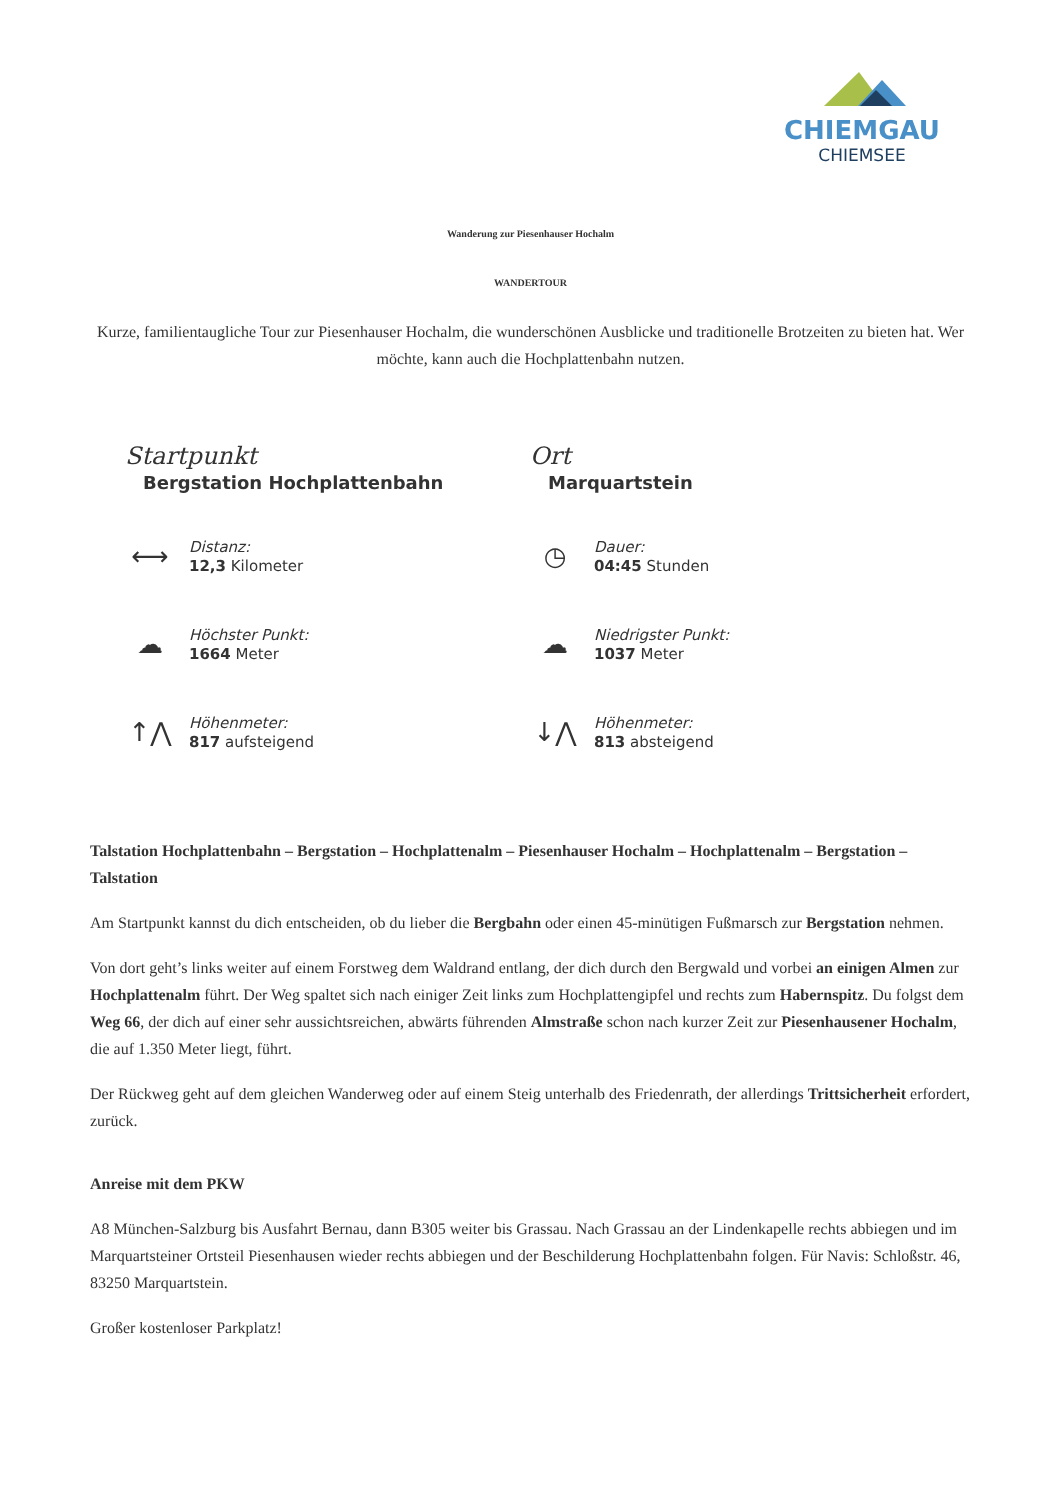CHIEMGAU
CHIEMSEE
Wanderung zur Piesenhauser Hochalm
WANDERTOUR
Kurze, familientaugliche Tour zur Piesenhauser Hochalm, die wunderschönen Ausblicke und traditionelle Brotzeiten zu bieten hat. Wer möchte, kann auch die Hochplattenbahn nutzen.
Startpunkt
Bergstation Hochplattenbahn
Ort
Marquartstein
⟷
Distanz:
12,3 Kilometer
◷
Dauer:
04:45 Stunden
☁︎
Höchster Punkt:
1664 Meter
☁︎
Niedrigster Punkt:
1037 Meter
↑⋀
Höhenmeter:
817 aufsteigend
↓⋀
Höhenmeter:
813 absteigend
Talstation Hochplattenbahn – Bergstation – Hochplattenalm – Piesenhauser Hochalm – Hochplattenalm – Bergstation – Talstation
Am Startpunkt kannst du dich entscheiden, ob du lieber die Bergbahn oder einen 45-minütigen Fußmarsch zur Bergstation nehmen.
Von dort geht’s links weiter auf einem Forstweg dem Waldrand entlang, der dich durch den Bergwald und vorbei an einigen Almen zur Hochplattenalm führt. Der Weg spaltet sich nach einiger Zeit links zum Hochplattengipfel und rechts zum Habernspitz. Du folgst dem Weg 66, der dich auf einer sehr aussichtsreichen, abwärts führenden Almstraße schon nach kurzer Zeit zur Piesenhausener Hochalm, die auf 1.350 Meter liegt, führt.
Der Rückweg geht auf dem gleichen Wanderweg oder auf einem Steig unterhalb des Friedenrath, der allerdings Trittsicherheit erfordert, zurück.
Anreise mit dem PKW
A8 München-Salzburg bis Ausfahrt Bernau, dann B305 weiter bis Grassau. Nach Grassau an der Lindenkapelle rechts abbiegen und im Marquartsteiner Ortsteil Piesenhausen wieder rechts abbiegen und der Beschilderung Hochplattenbahn folgen. Für Navis: Schloßstr. 46, 83250 Marquartstein.
Großer kostenloser Parkplatz!